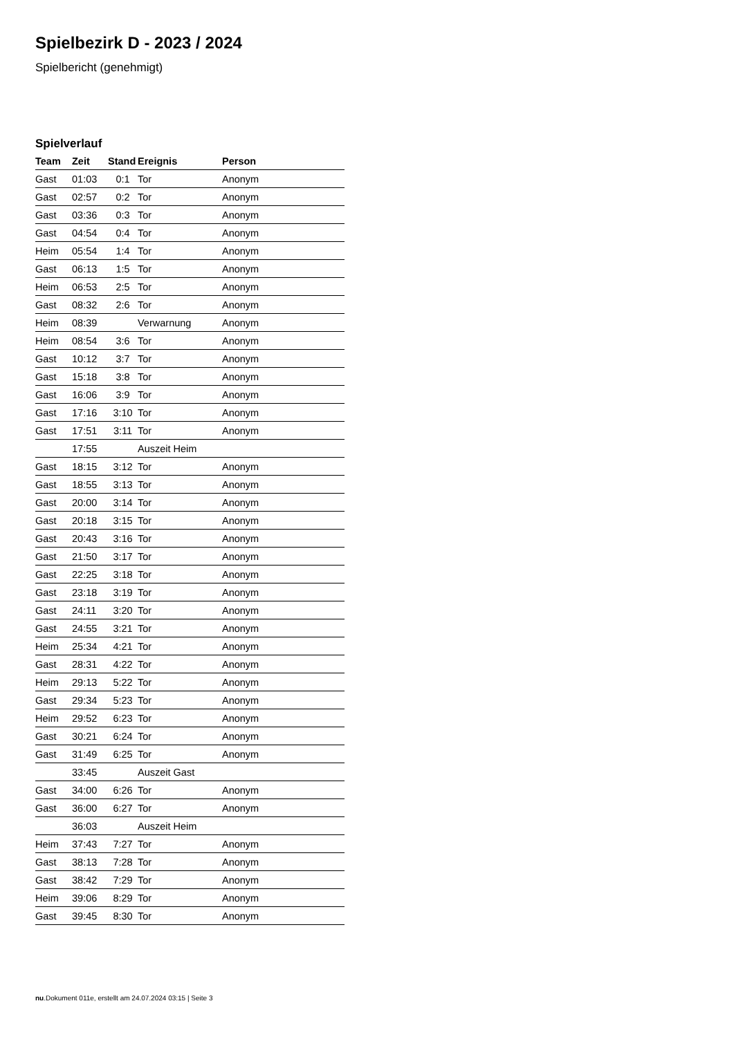Spielbezirk D - 2023 / 2024
Spielbericht (genehmigt)
Spielverlauf
| Team | Zeit | Stand | Ereignis | Person |
| --- | --- | --- | --- | --- |
| Gast | 01:03 | 0:1 | Tor | Anonym |
| Gast | 02:57 | 0:2 | Tor | Anonym |
| Gast | 03:36 | 0:3 | Tor | Anonym |
| Gast | 04:54 | 0:4 | Tor | Anonym |
| Heim | 05:54 | 1:4 | Tor | Anonym |
| Gast | 06:13 | 1:5 | Tor | Anonym |
| Heim | 06:53 | 2:5 | Tor | Anonym |
| Gast | 08:32 | 2:6 | Tor | Anonym |
| Heim | 08:39 | | Verwarnung | Anonym |
| Heim | 08:54 | 3:6 | Tor | Anonym |
| Gast | 10:12 | 3:7 | Tor | Anonym |
| Gast | 15:18 | 3:8 | Tor | Anonym |
| Gast | 16:06 | 3:9 | Tor | Anonym |
| Gast | 17:16 | 3:10 | Tor | Anonym |
| Gast | 17:51 | 3:11 | Tor | Anonym |
| | 17:55 | | Auszeit Heim | |
| Gast | 18:15 | 3:12 | Tor | Anonym |
| Gast | 18:55 | 3:13 | Tor | Anonym |
| Gast | 20:00 | 3:14 | Tor | Anonym |
| Gast | 20:18 | 3:15 | Tor | Anonym |
| Gast | 20:43 | 3:16 | Tor | Anonym |
| Gast | 21:50 | 3:17 | Tor | Anonym |
| Gast | 22:25 | 3:18 | Tor | Anonym |
| Gast | 23:18 | 3:19 | Tor | Anonym |
| Gast | 24:11 | 3:20 | Tor | Anonym |
| Gast | 24:55 | 3:21 | Tor | Anonym |
| Heim | 25:34 | 4:21 | Tor | Anonym |
| Gast | 28:31 | 4:22 | Tor | Anonym |
| Heim | 29:13 | 5:22 | Tor | Anonym |
| Gast | 29:34 | 5:23 | Tor | Anonym |
| Heim | 29:52 | 6:23 | Tor | Anonym |
| Gast | 30:21 | 6:24 | Tor | Anonym |
| Gast | 31:49 | 6:25 | Tor | Anonym |
| | 33:45 | | Auszeit Gast | |
| Gast | 34:00 | 6:26 | Tor | Anonym |
| Gast | 36:00 | 6:27 | Tor | Anonym |
| | 36:03 | | Auszeit Heim | |
| Heim | 37:43 | 7:27 | Tor | Anonym |
| Gast | 38:13 | 7:28 | Tor | Anonym |
| Gast | 38:42 | 7:29 | Tor | Anonym |
| Heim | 39:06 | 8:29 | Tor | Anonym |
| Gast | 39:45 | 8:30 | Tor | Anonym |
nu.Dokument 011e, erstellt am 24.07.2024 03:15 | Seite 3